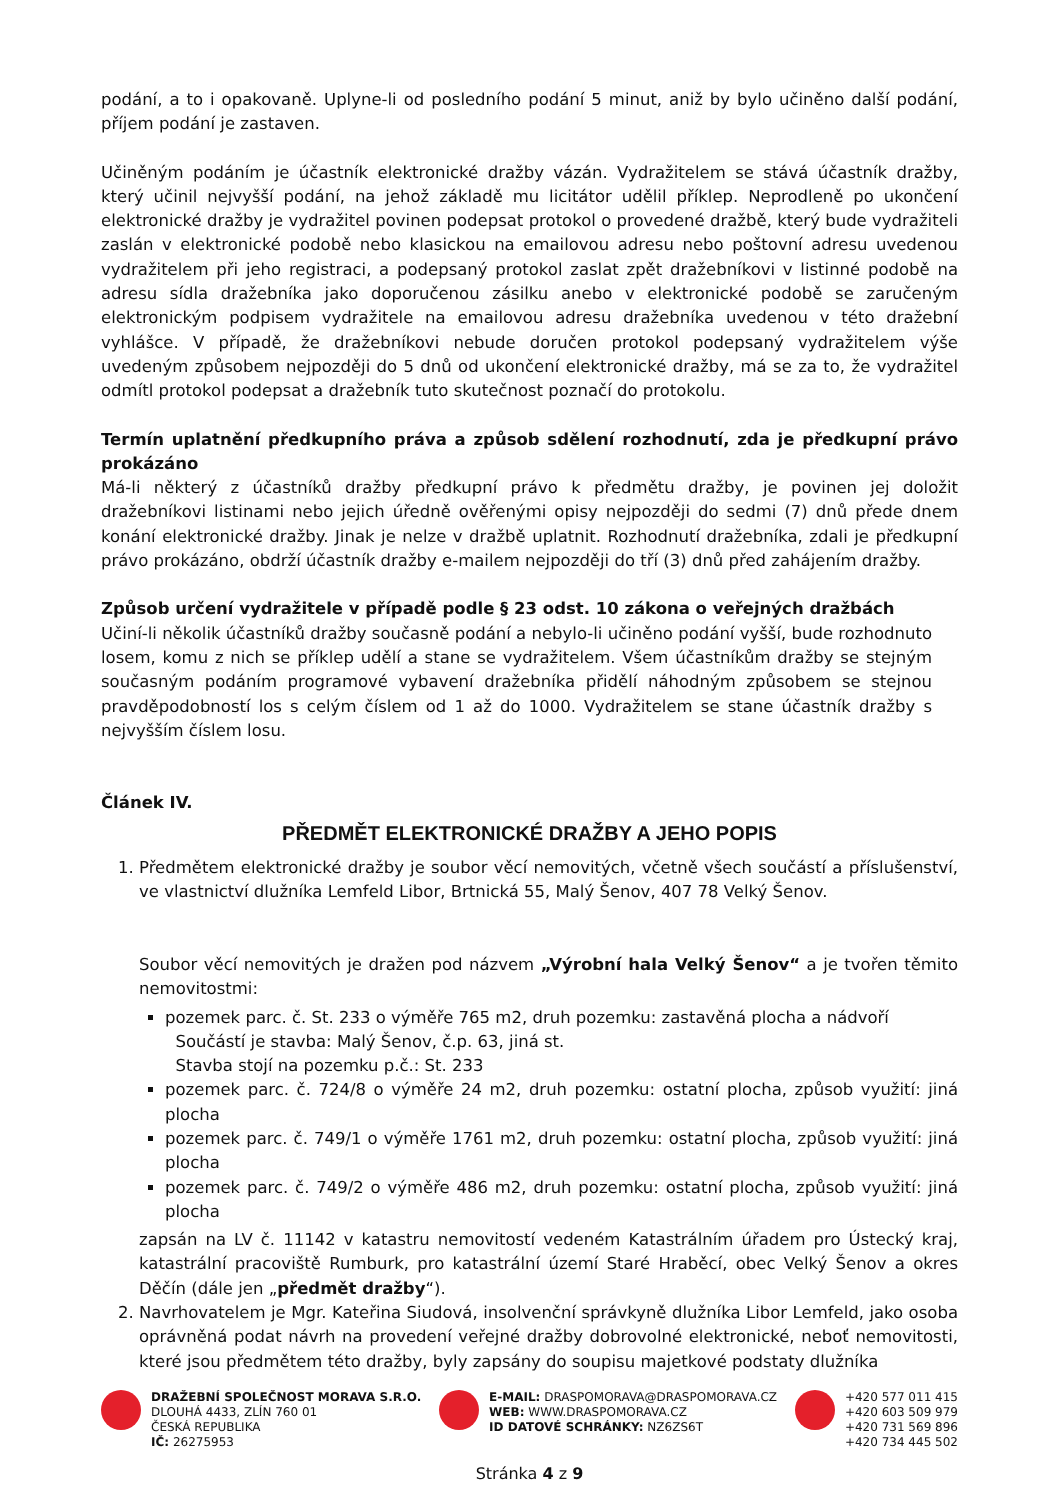podání, a to i opakovaně. Uplyne-li od posledního podání 5 minut, aniž by bylo učiněno další podání, příjem podání je zastaven.
Učiněným podáním je účastník elektronické dražby vázán. Vydražitelem se stává účastník dražby, který učinil nejvyšší podání, na jehož základě mu licitátor udělil příklep. Neprodleně po ukončení elektronické dražby je vydražitel povinen podepsat protokol o provedené dražbě, který bude vydražiteli zaslán v elektronické podobě nebo klasickou na emailovou adresu nebo poštovní adresu uvedenou vydražitelem při jeho registraci, a podepsaný protokol zaslat zpět dražebníkovi v listinné podobě na adresu sídla dražebníka jako doporučenou zásilku anebo v elektronické podobě se zaručeným elektronickým podpisem vydražitele na emailovou adresu dražebníka uvedenou v této dražební vyhlášce. V případě, že dražebníkovi nebude doručen protokol podepsaný vydražitelem výše uvedeným způsobem nejpozději do 5 dnů od ukončení elektronické dražby, má se za to, že vydražitel odmítl protokol podepsat a dražebník tuto skutečnost poznačí do protokolu.
Termín uplatnění předkupního práva a způsob sdělení rozhodnutí, zda je předkupní právo prokázáno
Má-li některý z účastníků dražby předkupní právo k předmětu dražby, je povinen jej doložit dražebníkovi listinami nebo jejich úředně ověřenými opisy nejpozději do sedmi (7) dnů přede dnem konání elektronické dražby. Jinak je nelze v dražbě uplatnit. Rozhodnutí dražebníka, zdali je předkupní právo prokázáno, obdrží účastník dražby e-mailem nejpozději do tří (3) dnů před zahájením dražby.
Způsob určení vydražitele v případě podle § 23 odst. 10 zákona o veřejných dražbách
Učiní-li několik účastníků dražby současně podání a nebylo-li učiněno podání vyšší, bude rozhodnuto losem, komu z nich se příklep udělí a stane se vydražitelem. Všem účastníkům dražby se stejným současným podáním programové vybavení dražebníka přidělí náhodným způsobem se stejnou pravděpodobností los s celým číslem od 1 až do 1000. Vydražitelem se stane účastník dražby s nejvyšším číslem losu.
Článek IV.
PŘEDMĚT ELEKTRONICKÉ DRAŽBY A JEHO POPIS
1. Předmětem elektronické dražby je soubor věcí nemovitých, včetně všech součástí a příslušenství, ve vlastnictví dlužníka Lemfeld Libor, Brtnická 55, Malý Šenov, 407 78 Velký Šenov.
Soubor věcí nemovitých je dražen pod názvem „Výrobní hala Velký Šenov“ a je tvořen těmito nemovitostmi:
pozemek parc. č. St. 233 o výměře 765 m2, druh pozemku: zastavěná plocha a nádvoří
Součástí je stavba: Malý Šenov, č.p. 63, jiná st.
Stavba stojí na pozemku p.č.: St. 233
pozemek parc. č. 724/8 o výměře 24 m2, druh pozemku: ostatní plocha, způsob využití: jiná plocha
pozemek parc. č. 749/1 o výměře 1761 m2, druh pozemku: ostatní plocha, způsob využití: jiná plocha
pozemek parc. č. 749/2 o výměře 486 m2, druh pozemku: ostatní plocha, způsob využití: jiná plocha
zapsán na LV č. 11142 v katastru nemovitostí vedeném Katastrálním úřadem pro Ústecký kraj, katastrální pracoviště Rumburk, pro katastrální území Staré Hraběcí, obec Velký Šenov a okres Děčín (dále jen „předmět dražby“).
2. Navrhovatelem je Mgr. Kateřina Siudová, insolvenční správkyně dlužníka Libor Lemfeld, jako osoba oprávněná podat návrh na provedení veřejné dražby dobrovolné elektronické, neboť nemovitosti, které jsou předmětem této dražby, byly zapsány do soupisu majetkové podstaty dlužníka
DRAŽEBNÍ SPOLEČNOST MORAVA S.R.O.
DLOUHÁ 4433, ZLÍN 760 01
ČESKÁ REPUBLIKA
IČ: 26275953
E-MAIL: DRASPOMORAVA@DRASPOMORAVA.CZ
WEB: WWW.DRASPOMORAVA.CZ
ID DATOVÉ SCHRÁNKY: NZ6ZS6T
+420 577 011 415
+420 603 509 979
+420 731 569 896
+420 734 445 502
Stránka 4 z 9